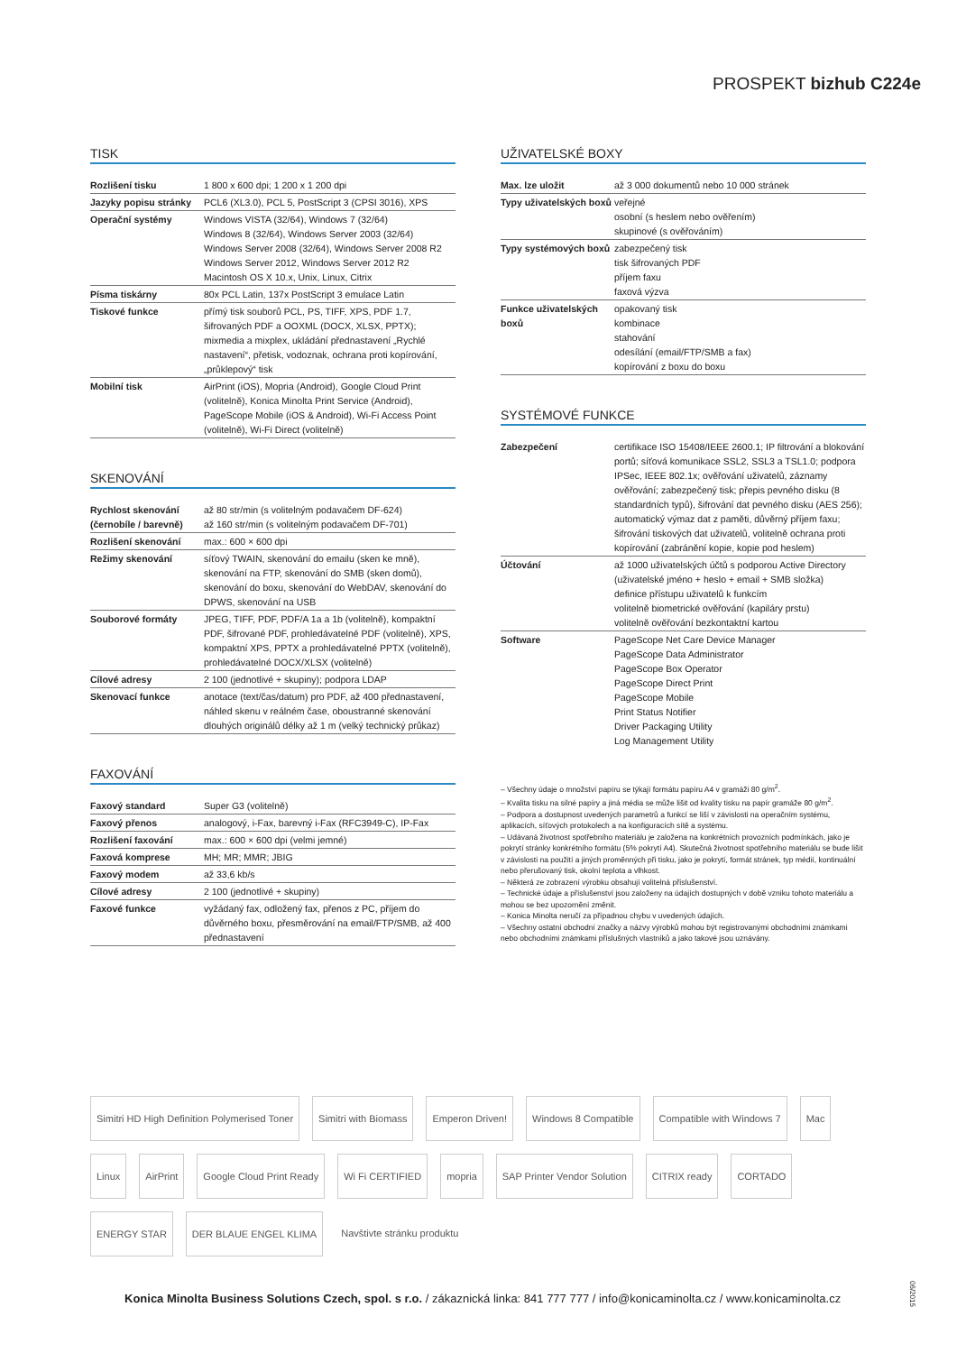PROSPEKT bizhub C224e
TISK
| Rozlišení tisku | 1 800 x 600 dpi; 1 200 x 1 200 dpi |
| Jazyky popisu stránky | PCL6 (XL3.0), PCL 5, PostScript 3 (CPSI 3016), XPS |
| Operační systémy | Windows VISTA (32/64), Windows 7 (32/64) Windows 8 (32/64), Windows Server 2003 (32/64) Windows Server 2008 (32/64), Windows Server 2008 R2 Windows Server 2012, Windows Server 2012 R2 Macintosh OS X 10.x, Unix, Linux, Citrix |
| Písma tiskárny | 80x PCL Latin, 137x PostScript 3 emulace Latin |
| Tiskové funkce | přímý tisk souborů PCL, PS, TIFF, XPS, PDF 1.7, šifrovaných PDF a OOXML (DOCX, XLSX, PPTX); mixmedia a mixplex, ukládání přednastavení „Rychlé nastavení“, přetisk, vodoznak, ochrana proti kopírování, „průklepový“ tisk |
| Mobilní tisk | AirPrint (iOS), Mopria (Android), Google Cloud Print (volitelně), Konica Minolta Print Service (Android), PageScope Mobile (iOS & Android), Wi-Fi Access Point (volitelně), Wi-Fi Direct (volitelně) |
SKENOVÁNÍ
| Rychlost skenování (černobíle / barevně) | až 80 str/min (s volitelným podavačem DF-624) až 160 str/min (s volitelným podavačem DF-701) |
| Rozlišení skenování | max.: 600 × 600 dpi |
| Režimy skenování | síťový TWAIN, skenování do emailu (sken ke mně), skenování na FTP, skenování do SMB (sken domů), skenování do boxu, skenování do WebDAV, skenování do DPWS, skenování na USB |
| Souborové formáty | JPEG, TIFF, PDF, PDF/A 1a a 1b (volitelně), kompaktní PDF, šifrované PDF, prohledávatelné PDF (volitelně), XPS, kompaktní XPS, PPTX a prohledávatelné PPTX (volitelně), prohledávatelné DOCX/XLSX (volitelně) |
| Cílové adresy | 2 100 (jednotlivé + skupiny); podpora LDAP |
| Skenovací funkce | anotace (text/čas/datum) pro PDF, až 400 přednastavení, náhled skenu v reálném čase, oboustranné skenování dlouhých originálů délky až 1 m (velký technický průkaz) |
FAXOVÁNÍ
| Faxový standard | Super G3 (volitelně) |
| Faxový přenos | analogový, i-Fax, barevný i-Fax (RFC3949-C), IP-Fax |
| Rozlišení faxování | max.: 600 × 600 dpi (velmi jemné) |
| Faxová komprese | MH; MR; MMR; JBIG |
| Faxový modem | až 33,6 kb/s |
| Cílové adresy | 2 100 (jednotlivé + skupiny) |
| Faxové funkce | vyžádaný fax, odložený fax, přenos z PC, příjem do důvěrného boxu, přesměrování na email/FTP/SMB, až 400 přednastavení |
UŽIVATELSKÉ BOXY
| Max. lze uložit | až 3 000 dokumentů nebo 10 000 stránek |
| Typy uživatelských boxů | veřejné osobní (s heslem nebo ověřením) skupinové (s ověřováním) |
| Typy systémových boxů | zabezpečený tisk tisk šifrovaných PDF příjem faxu faxová výzva |
| Funkce uživatelských boxů | opakovaný tisk kombinace stahování odesílání (email/FTP/SMB a fax) kopírování z boxu do boxu |
SYSTÉMOVÉ FUNKCE
| Zabezpečení | certifikace ISO 15408/IEEE 2600.1; IP filtrování a blokování portů; síťová komunikace SSL2, SSL3 a TSL1.0; podpora IPSec, IEEE 802.1x; ověřování uživatelů, záznamy ověřování; zabezpečený tisk; přepis pevného disku (8 standardních typů), šifrování dat pevného disku (AES 256); automatický výmaz dat z paměti, důvěrný příjem faxu; šifrování tiskových dat uživatelů, volitelně ochrana proti kopírování (zabránění kopie, kopie pod heslem) |
| Účtování | až 1000 uživatelských účtů s podporou Active Directory (uživatelské jméno + heslo + email + SMB složka) definice přístupu uživatelů k funkcím volitelně biometrické ověřování (kapiláry prstu) volitelně ověřování bezkontaktní kartou |
| Software | PageScope Net Care Device Manager PageScope Data Administrator PageScope Box Operator PageScope Direct Print PageScope Mobile Print Status Notifier Driver Packaging Utility Log Management Utility |
– Všechny údaje o množství papíru se týkají formátu papíru A4 v gramáži 80 g/m<sup>2</sup>.
– Kvalita tisku na silné papíry a jiná média se může lišit od kvality tisku na papír gramáže 80 g/m<sup>2</sup>.
– Podpora a dostupnost uvedených parametrů a funkcí se liší v závislosti na operačním systému, aplikacích, síťových protokolech a na konfiguracích sítě a systému.
– Udávaná životnost spotřebního materiálu je založena na konkrétních provozních podmínkách, jako je pokrytí stránky konkrétního formátu (5% pokrytí A4). Skutečná životnost spotřebního materiálu se bude lišit v závislosti na použití a jiných proměnných při tisku, jako je pokrytí, formát stránek, typ médií, kontinuální nebo přerušovaný tisk, okolní teplota a vlhkost.
– Některá ze zobrazení výrobku obsahují volitelná příslušenství.
– Technické údaje a příslušenství jsou založeny na údajích dostupných v době vzniku tohoto materiálu a mohou se bez upozornění změnit.
– Konica Minolta neručí za případnou chybu v uvedených údajích.
– Všechny ostatní obchodní značky a názvy výrobků mohou být registrovanými obchodními známkami nebo obchodními známkami příslušných vlastníků a jako takové jsou uznávány.
Simitri HD High Definition Polymerised Toner Simitri with Biomass Emperon Driven! Windows 8 Compatible Compatible with Windows 7 Mac Linux AirPrint Google Cloud Print Ready Wi Fi CERTIFIED mopria SAP Printer Vendor Solution CITRIX ready CORTADO ENERGY STAR DER BLAUE ENGEL KLIMA Navštivte stránku produktu
06/2015
Konica Minolta Business Solutions Czech, spol. s r.o. / zákaznická linka: 841 777 777 / info@konicaminolta.cz / www.konicaminolta.cz